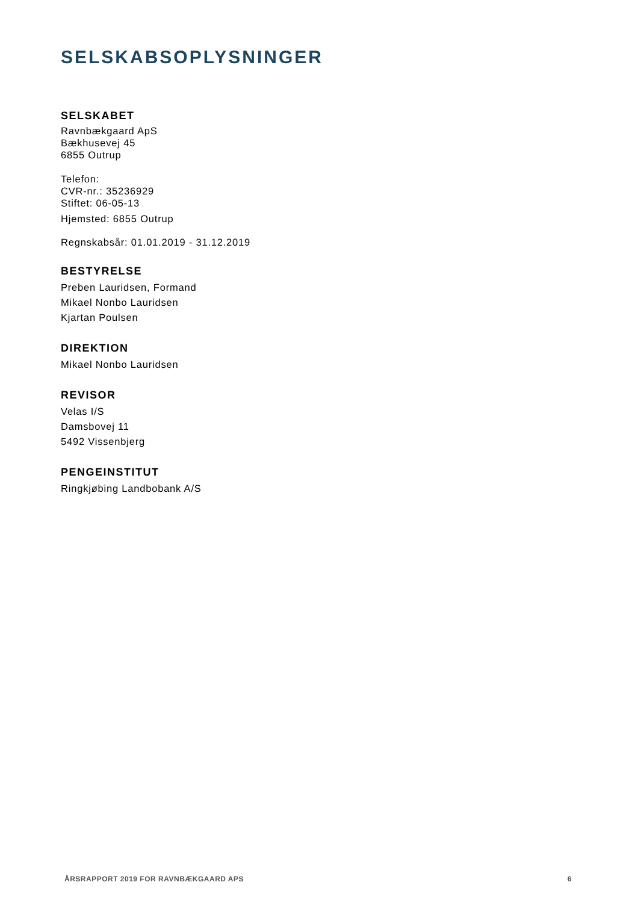SELSKABSOPLYSNINGER
SELSKABET
Ravnbækgaard ApS
Bækhusevej 45
6855 Outrup
Telefon:
CVR-nr.: 35236929
Stiftet: 06-05-13
Hjemsted: 6855 Outrup
Regnskabsår: 01.01.2019 - 31.12.2019
BESTYRELSE
Preben Lauridsen, Formand
Mikael Nonbo Lauridsen
Kjartan Poulsen
DIREKTION
Mikael Nonbo Lauridsen
REVISOR
Velas I/S
Damsbovej 11
5492 Vissenbjerg
PENGEINSTITUT
Ringkjøbing Landbobank A/S
ÅRSRAPPORT 2019 FOR RAVNBÆKGAARD APS 6